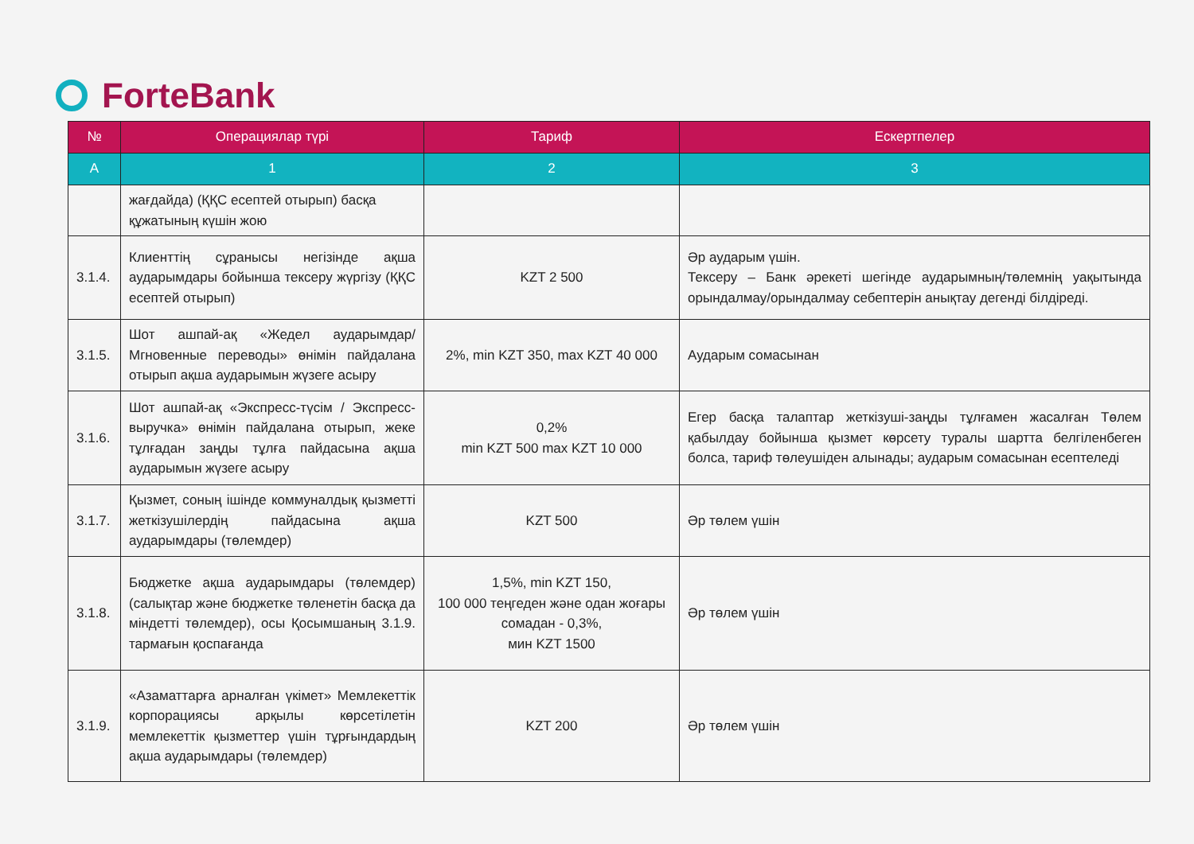ForteBank
| № | Операциялар түрі | Тариф | Ескертпелер |
| --- | --- | --- | --- |
| А | 1 | 2 | 3 |
| | жағдайда) (ҚҚС есептей отырып) басқа құжатының күшін жою | | |
| 3.1.4. | Клиенттің сұранысы негізінде ақша аударымдары бойынша тексеру жүргізу (ҚҚС есептей отырып) | KZT 2 500 | Әр аударым үшін. Тексеру – Банк әрекеті шегінде аударымның/төлемнің уақытында орындалмау/орындалмау себептерін анықтау дегенді білдіреді. |
| 3.1.5. | Шот ашпай-ақ «Жедел аударымдар/ Мгновенные переводы» өнімін пайдалана отырып ақша аударымын жүзеге асыру | 2%, min KZT 350, max KZT 40 000 | Аударым сомасынан |
| 3.1.6. | Шот ашпай-ақ «Экспресс-түсім / Экспресс-выручка» өнімін пайдалана отырып, жеке тұлғадан заңды тұлға пайдасына ақша аударымын жүзеге асыру | 0,2% min KZT 500 max KZT 10 000 | Егер басқа талаптар жеткізуші-заңды тұлғамен жасалған Төлем қабылдау бойынша қызмет көрсету туралы шартта белгіленбеген болса, тариф төлеушіден алынады; аударым сомасынан есептеледі |
| 3.1.7. | Қызмет, соның ішінде коммуналдық қызметті жеткізушілердің пайдасына ақша аударымдары (төлемдер) | KZT 500 | Әр төлем үшін |
| 3.1.8. | Бюджетке ақша аударымдары (төлемдер) (салықтар және бюджетке төленетін басқа да міндетті төлемдер), осы Қосымшаның 3.1.9. тармағын қоспағанда | 1,5%, min KZT 150, 100 000 теңгеден және одан жоғары сомадан - 0,3%, мин KZT 1500 | Әр төлем үшін |
| 3.1.9. | «Азаматтарға арналған үкімет» Мемлекеттік корпорациясы арқылы көрсетілетін мемлекеттік қызметтер үшін тұрғындардың ақша аударымдары (төлемдер) | KZT 200 | Әр төлем үшін |